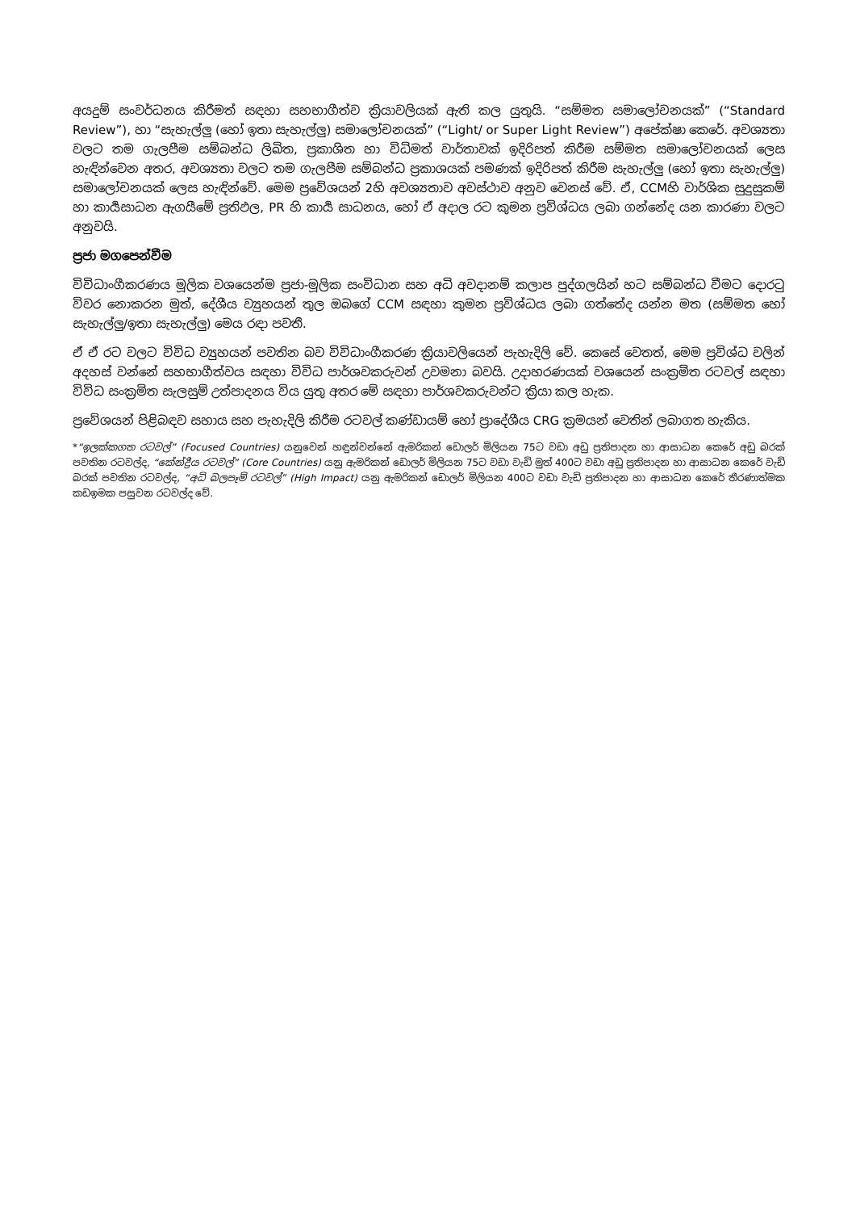අයදුම් සංවර්ධනය කිරීමත් සඳහා සහභාගීත්ව ක්‍රියාවලියක් ඇති කල යුතුයි. “සම්මත සමාලෝචනයක්” (“Standard Review”), හා “සැහැල්ලු (හෝ ඉතා සැහැල්ලු) සමාලෝචනයක්” (“Light/ or Super Light Review”) අපේක්ෂා කෙරේ. අවශ්‍යතා වලට තම ගැලපීම සම්බන්ධ ලිඛිත, ප්‍රකාශිත හා විධිමත් වාර්තාවක් ඉදිරිපත් කිරීම සම්මත සමාලෝචනයක් ලෙස හැඳින්වෙන අතර, අවශ්‍යතා වලට තම ගැලපීම සම්බන්ධ ප්‍රකාශයක් පමණක් ඉදිරිපත් කිරීම සැහැල්ලු (හෝ ඉතා සැහැල්ලු) සමාලෝචනයක් ලෙස හැඳින්වේ. මෙම ප්‍රවේශයන් 2හි අවශ්‍යතාව අවස්ථාව අනුව වෙනස් වේ. ඒ, CCMහි වාර්ශික සුදුසුකම් හා කාර්‍යසාධන ඇගයීමේ ප්‍රතිඵල, PR හි කාර්‍ය සාධනය, හෝ ඒ අදාල රට කුමන ප්‍රවිශ්ධය ලබා ගන්නේද යන කාරණා වලට අනුවයි.
ප්‍රජා මගපෙන්වීම
විවිධාංගීකරණය මූලික වශයෙන්ම ප්‍රජා-මූලික සංවිධාන සහ අධි අවදානම් කලාප පුද්ගලයින් හට සම්බන්ධ වීමට දොරටු විවර නොකරන මුත්, දේශීය ව්‍යුහයන් තුල ඔබගේ CCM සඳහා කුමන ප්‍රවිශ්ධය ලබා ගත්තේද යන්න මත (සම්මත හෝ සැහැල්ලු/ඉතා සැහැල්ලු) මෙය රඳා පවතී.
ඒ ඒ රට වලට විවිධ ව්‍යුහයන් පවතින බව විවිධාංගීකරණ ක්‍රියාවලියෙන් පැහැදිලි වේ. කෙසේ වෙතත්, මෙම ප්‍රවිශ්ධ වලින් අදහස් වන්නේ සහභාගීත්වය සඳහා විවිධ පාර්ශවකරුවන් උවමනා බවයි. උදාහරණයක් වශයෙන් සංක්‍රමිත රටවල් සඳහා විවිධ සංක්‍රමිත සැලසුම් උත්පාදනය විය යුතු අතර මේ සඳහා පාර්ශවකරුවන්ට ක්‍රියා කල හැක.
ප්‍රවේශයන් පිළිබඳව සහාය සහ පැහැදිලි කිරීම රටවල් කණ්ඩායම් හෝ ප්‍රාදේශීය CRG ක්‍රමයන් වෙතින් ලබාගත හැකිය.
*“ඉලක්කගත රටවල්” (Focused Countries) යනුවෙන් හඳුන්වන්නේ ඇමරිකන් ඩොලර් මිලියන 75ට වඩා අඩු ප්‍රතිපාදන හා ආසාධන කෙරේ අඩු බරක් පවතින රටවල්ද, “කේන්ද්‍රීය රටවල්” (Core Countries) යනු ඇමරිකන් ඩොලර් මිලියන 75ට වඩා වැඩි මුත් 400ට වඩා අඩු ප්‍රතිපාදන හා ආසාධන කෙරේ වැඩි බරක් පවතින රටවල්ද, “අධි බලපෑම් රටවල්” (High Impact) යනු ඇමරිකන් ඩොලර් මිලියන 400ට වඩා වැඩි ප්‍රතිපාදන හා ආසාධන කෙරේ තීරණාත්මක කඩඉමක පසුවන රටවල්ද වේ.